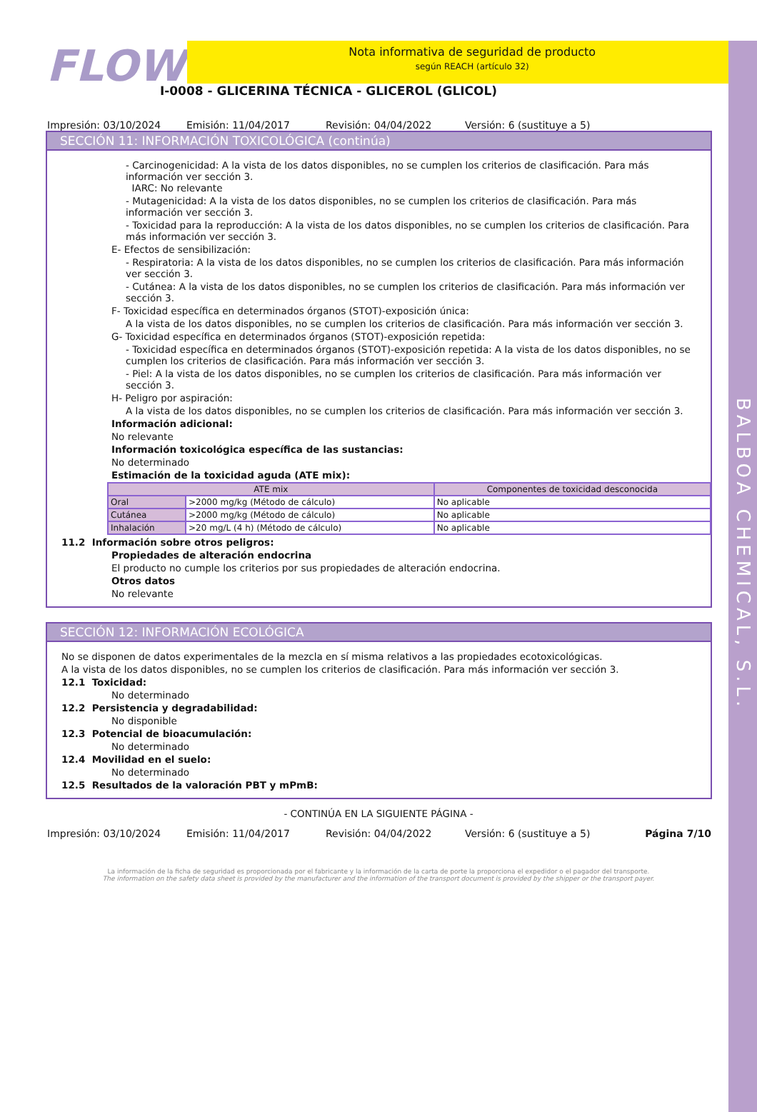BALBOA CHEMICAL, S.L.
FLOW
Nota informativa de seguridad de producto
según REACH (artículo 32)
I-0008 - GLICERINA TÉCNICA - GLICEROL (GLICOL)
Impresión: 03/10/2024 Emisión: 11/04/2017 Revisión: 04/04/2022 Versión: 6 (sustituye a 5)
SECCIÓN 11: INFORMACIÓN TOXICOLÓGICA (continúa)
- Carcinogenicidad: A la vista de los datos disponibles, no se cumplen los criterios de clasificación. Para más información ver sección 3.
IARC: No relevante
- Mutagenicidad: A la vista de los datos disponibles, no se cumplen los criterios de clasificación. Para más información ver sección 3.
- Toxicidad para la reproducción: A la vista de los datos disponibles, no se cumplen los criterios de clasificación. Para más información ver sección 3.
E- Efectos de sensibilización:
- Respiratoria: A la vista de los datos disponibles, no se cumplen los criterios de clasificación. Para más información ver sección 3.
- Cutánea: A la vista de los datos disponibles, no se cumplen los criterios de clasificación. Para más información ver sección 3.
F- Toxicidad específica en determinados órganos (STOT)-exposición única:
A la vista de los datos disponibles, no se cumplen los criterios de clasificación. Para más información ver sección 3.
G- Toxicidad específica en determinados órganos (STOT)-exposición repetida:
- Toxicidad específica en determinados órganos (STOT)-exposición repetida: A la vista de los datos disponibles, no se cumplen los criterios de clasificación. Para más información ver sección 3.
- Piel: A la vista de los datos disponibles, no se cumplen los criterios de clasificación. Para más información ver sección 3.
H- Peligro por aspiración:
A la vista de los datos disponibles, no se cumplen los criterios de clasificación. Para más información ver sección 3.
Información adicional:
No relevante
Información toxicológica específica de las sustancias:
No determinado
Estimación de la toxicidad aguda (ATE mix):
| ATE mix | | Componentes de toxicidad desconocida |
| --- | --- | --- |
| Oral | >2000 mg/kg (Método de cálculo) | No aplicable |
| Cutánea | >2000 mg/kg (Método de cálculo) | No aplicable |
| Inhalación | >20 mg/L (4 h) (Método de cálculo) | No aplicable |
11.2 Información sobre otros peligros:
Propiedades de alteración endocrina
El producto no cumple los criterios por sus propiedades de alteración endocrina.
Otros datos
No relevante
SECCIÓN 12: INFORMACIÓN ECOLÓGICA
No se disponen de datos experimentales de la mezcla en sí misma relativos a las propiedades ecotoxicológicas.
A la vista de los datos disponibles, no se cumplen los criterios de clasificación. Para más información ver sección 3.
12.1 Toxicidad:
No determinado
12.2 Persistencia y degradabilidad:
No disponible
12.3 Potencial de bioacumulación:
No determinado
12.4 Movilidad en el suelo:
No determinado
12.5 Resultados de la valoración PBT y mPmB:
- CONTINÚA EN LA SIGUIENTE PÁGINA -
Impresión: 03/10/2024 Emisión: 11/04/2017 Revisión: 04/04/2022 Versión: 6 (sustituye a 5) Página 7/10
La información de la ficha de seguridad es proporcionada por el fabricante y la información de la carta de porte la proporciona el expedidor o el pagador del transporte.
The information on the safety data sheet is provided by the manufacturer and the information of the transport document is provided by the shipper or the transport payer.